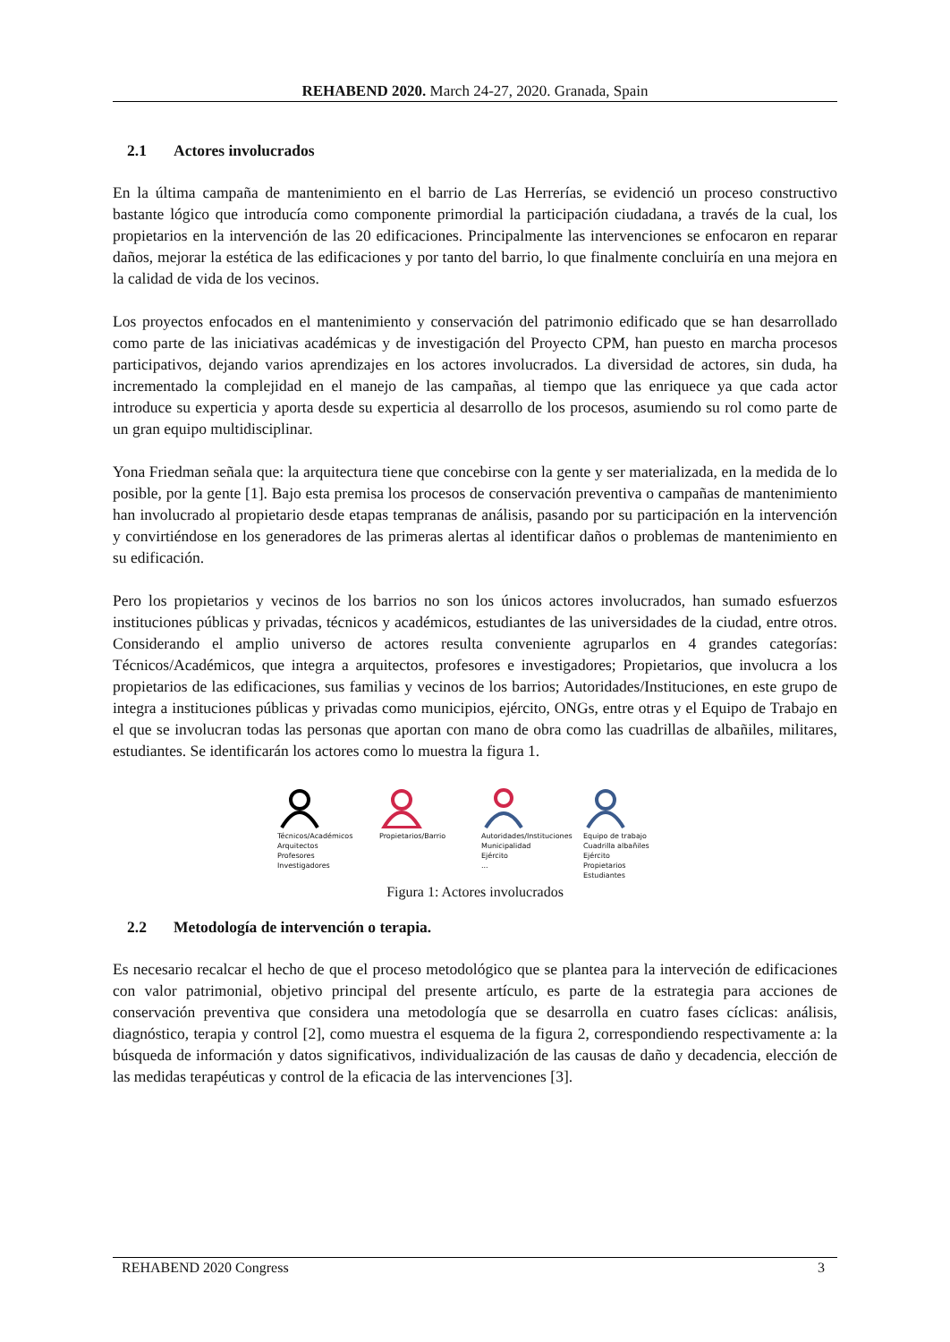REHABEND 2020. March 24-27, 2020. Granada, Spain
2.1 Actores involucrados
En la última campaña de mantenimiento en el barrio de Las Herrerías, se evidenció un proceso constructivo bastante lógico que introducía como componente primordial la participación ciudadana, a través de la cual, los propietarios en la intervención de las 20 edificaciones. Principalmente las intervenciones se enfocaron en reparar daños, mejorar la estética de las edificaciones y por tanto del barrio, lo que finalmente concluiría en una mejora en la calidad de vida de los vecinos.
Los proyectos enfocados en el mantenimiento y conservación del patrimonio edificado que se han desarrollado como parte de las iniciativas académicas y de investigación del Proyecto CPM, han puesto en marcha procesos participativos, dejando varios aprendizajes en los actores involucrados. La diversidad de actores, sin duda, ha incrementado la complejidad en el manejo de las campañas, al tiempo que las enriquece ya que cada actor introduce su experticia y aporta desde su experticia al desarrollo de los procesos, asumiendo su rol como parte de un gran equipo multidisciplinar.
Yona Friedman señala que: la arquitectura tiene que concebirse con la gente y ser materializada, en la medida de lo posible, por la gente [1]. Bajo esta premisa los procesos de conservación preventiva o campañas de mantenimiento han involucrado al propietario desde etapas tempranas de análisis, pasando por su participación en la intervención y convirtiéndose en los generadores de las primeras alertas al identificar daños o problemas de mantenimiento en su edificación.
Pero los propietarios y vecinos de los barrios no son los únicos actores involucrados, han sumado esfuerzos instituciones públicas y privadas, técnicos y académicos, estudiantes de las universidades de la ciudad, entre otros. Considerando el amplio universo de actores resulta conveniente agruparlos en 4 grandes categorías: Técnicos/Académicos, que integra a arquitectos, profesores e investigadores; Propietarios, que involucra a los propietarios de las edificaciones, sus familias y vecinos de los barrios; Autoridades/Instituciones, en este grupo de integra a instituciones públicas y privadas como municipios, ejército, ONGs, entre otras y el Equipo de Trabajo en el que se involucran todas las personas que aportan con mano de obra como las cuadrillas de albañiles, militares, estudiantes. Se identificarán los actores como lo muestra la figura 1.
Técnicos/Académicos
Arquitectos
Profesores
Investigadores
Propietarios/Barrio
Autoridades/Instituciones
Municipalidad
Ejército
...
Equipo de trabajo
Cuadrilla albañiles
Ejército
Propietarios
Estudiantes
Figura 1: Actores involucrados
2.2 Metodología de intervención o terapia.
Es necesario recalcar el hecho de que el proceso metodológico que se plantea para la interveción de edificaciones con valor patrimonial, objetivo principal del presente artículo, es parte de la estrategia para acciones de conservación preventiva que considera una metodología que se desarrolla en cuatro fases cíclicas: análisis, diagnóstico, terapia y control [2], como muestra el esquema de la figura 2, correspondiendo respectivamente a: la búsqueda de información y datos significativos, individualización de las causas de daño y decadencia, elección de las medidas terapéuticas y control de la eficacia de las intervenciones [3].
REHABEND 2020 Congress 3